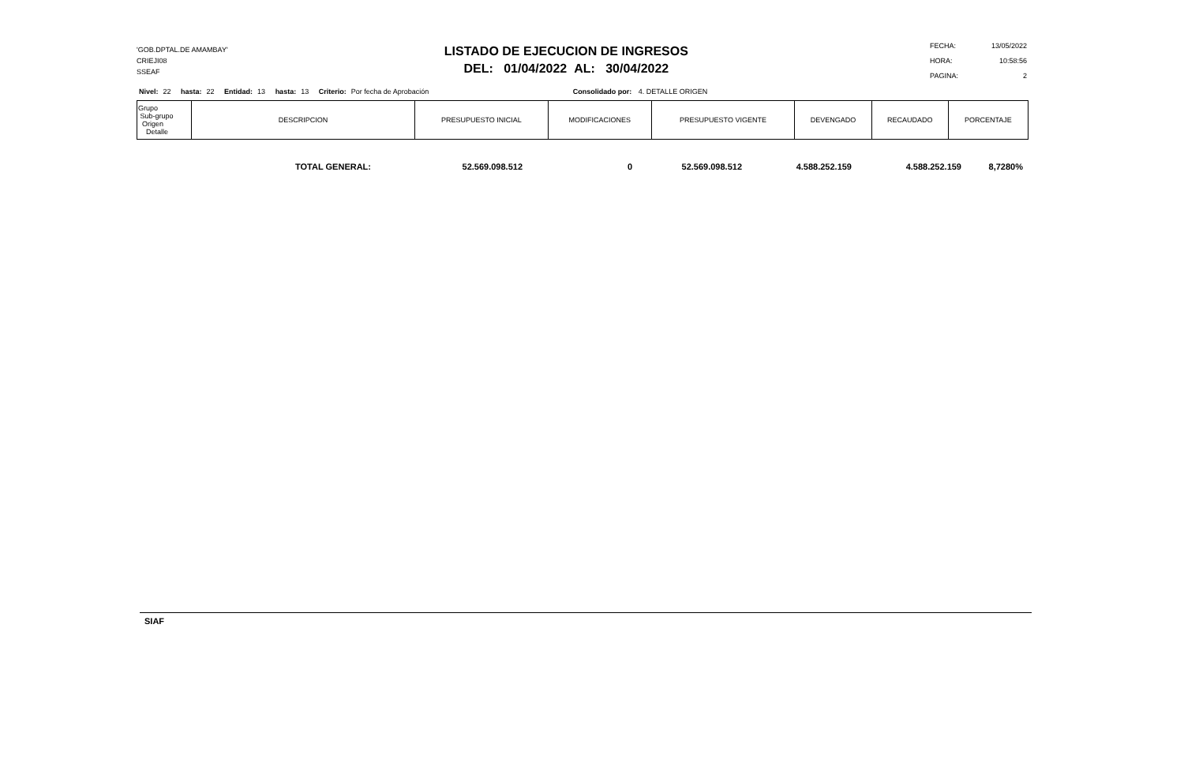'GOB.DPTAL.DE AMAMBAY'
CRIEJI08
SSEAF
LISTADO DE EJECUCION DE INGRESOS
DEL: 01/04/2022 AL: 30/04/2022
| FECHA: | 13/05/2022 |
| HORA: | 10:58:56 |
| PAGINA: | 2 |
Nivel: 22 hasta: 22 Entidad: 13 hasta: 13 Criterio: Por fecha de Aprobación Consolidado por: 4. DETALLE ORIGEN
| Grupo Sub-grupo Origen Detalle | DESCRIPCION | PRESUPUESTO INICIAL | MODIFICACIONES | PRESUPUESTO VIGENTE | DEVENGADO | RECAUDADO | PORCENTAJE |
| --- | --- | --- | --- | --- | --- | --- | --- |
| TOTAL GENERAL: | 52.569.098.512 | 0 | 52.569.098.512 | 4.588.252.159 | 4.588.252.159 | 8,7280% |
SIAF